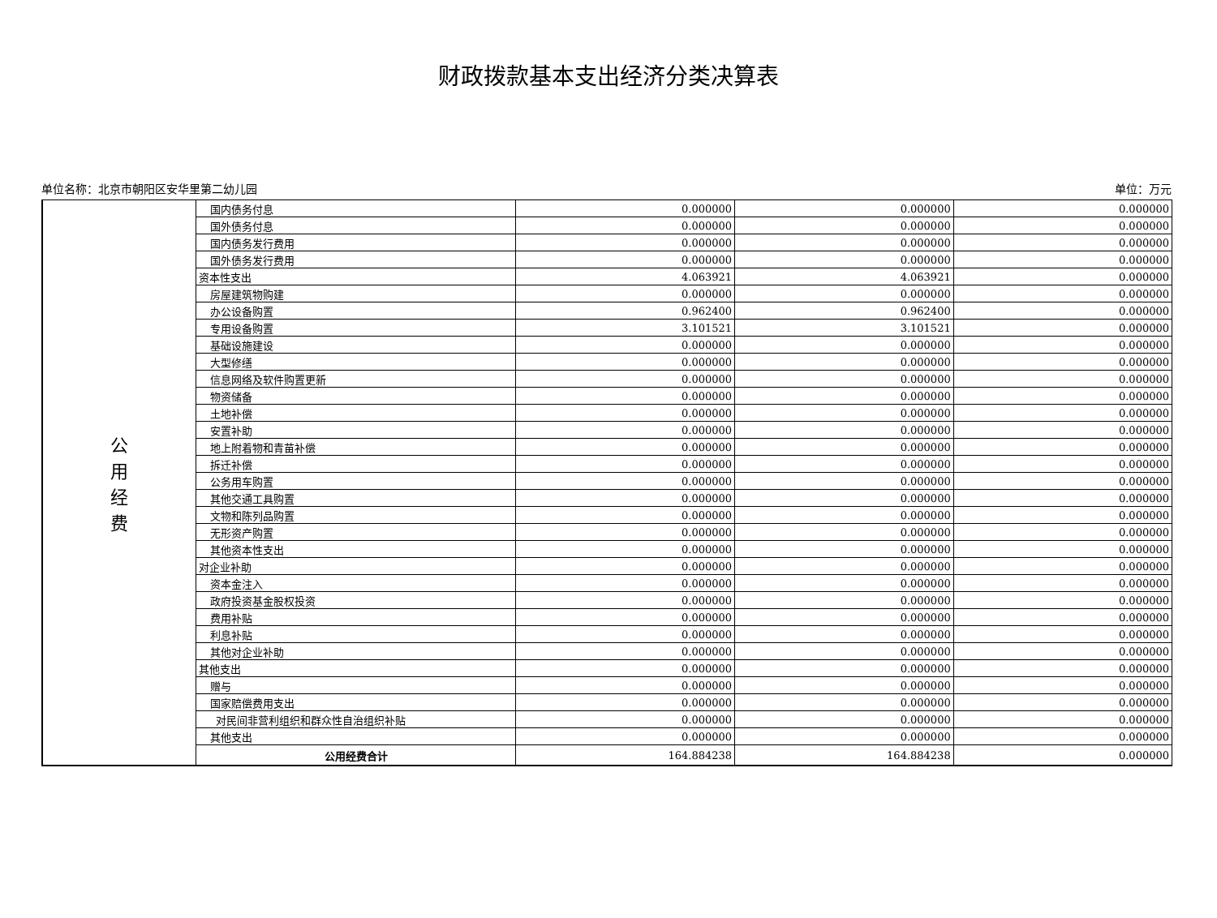财政拨款基本支出经济分类决算表
单位名称：北京市朝阳区安华里第二幼儿园 单位：万元
| 公 用 经 费 | 国内债务付息 | 0.000000 | 0.000000 | 0.000000 |
| | 国外债务付息 | 0.000000 | 0.000000 | 0.000000 |
| | 国内债务发行费用 | 0.000000 | 0.000000 | 0.000000 |
| | 国外债务发行费用 | 0.000000 | 0.000000 | 0.000000 |
| | 资本性支出 | 4.063921 | 4.063921 | 0.000000 |
| | 房屋建筑物购建 | 0.000000 | 0.000000 | 0.000000 |
| | 办公设备购置 | 0.962400 | 0.962400 | 0.000000 |
| | 专用设备购置 | 3.101521 | 3.101521 | 0.000000 |
| | 基础设施建设 | 0.000000 | 0.000000 | 0.000000 |
| | 大型修缮 | 0.000000 | 0.000000 | 0.000000 |
| | 信息网络及软件购置更新 | 0.000000 | 0.000000 | 0.000000 |
| | 物资储备 | 0.000000 | 0.000000 | 0.000000 |
| | 土地补偿 | 0.000000 | 0.000000 | 0.000000 |
| | 安置补助 | 0.000000 | 0.000000 | 0.000000 |
| | 地上附着物和青苗补偿 | 0.000000 | 0.000000 | 0.000000 |
| | 拆迁补偿 | 0.000000 | 0.000000 | 0.000000 |
| | 公务用车购置 | 0.000000 | 0.000000 | 0.000000 |
| | 其他交通工具购置 | 0.000000 | 0.000000 | 0.000000 |
| | 文物和陈列品购置 | 0.000000 | 0.000000 | 0.000000 |
| | 无形资产购置 | 0.000000 | 0.000000 | 0.000000 |
| | 其他资本性支出 | 0.000000 | 0.000000 | 0.000000 |
| | 对企业补助 | 0.000000 | 0.000000 | 0.000000 |
| | 资本金注入 | 0.000000 | 0.000000 | 0.000000 |
| | 政府投资基金股权投资 | 0.000000 | 0.000000 | 0.000000 |
| | 费用补贴 | 0.000000 | 0.000000 | 0.000000 |
| | 利息补贴 | 0.000000 | 0.000000 | 0.000000 |
| | 其他对企业补助 | 0.000000 | 0.000000 | 0.000000 |
| | 其他支出 | 0.000000 | 0.000000 | 0.000000 |
| | 赠与 | 0.000000 | 0.000000 | 0.000000 |
| | 国家赔偿费用支出 | 0.000000 | 0.000000 | 0.000000 |
| | 对民间非营利组织和群众性自治组织补贴 | 0.000000 | 0.000000 | 0.000000 |
| | 其他支出 | 0.000000 | 0.000000 | 0.000000 |
| | 公用经费合计 | 164.884238 | 164.884238 | 0.000000 |